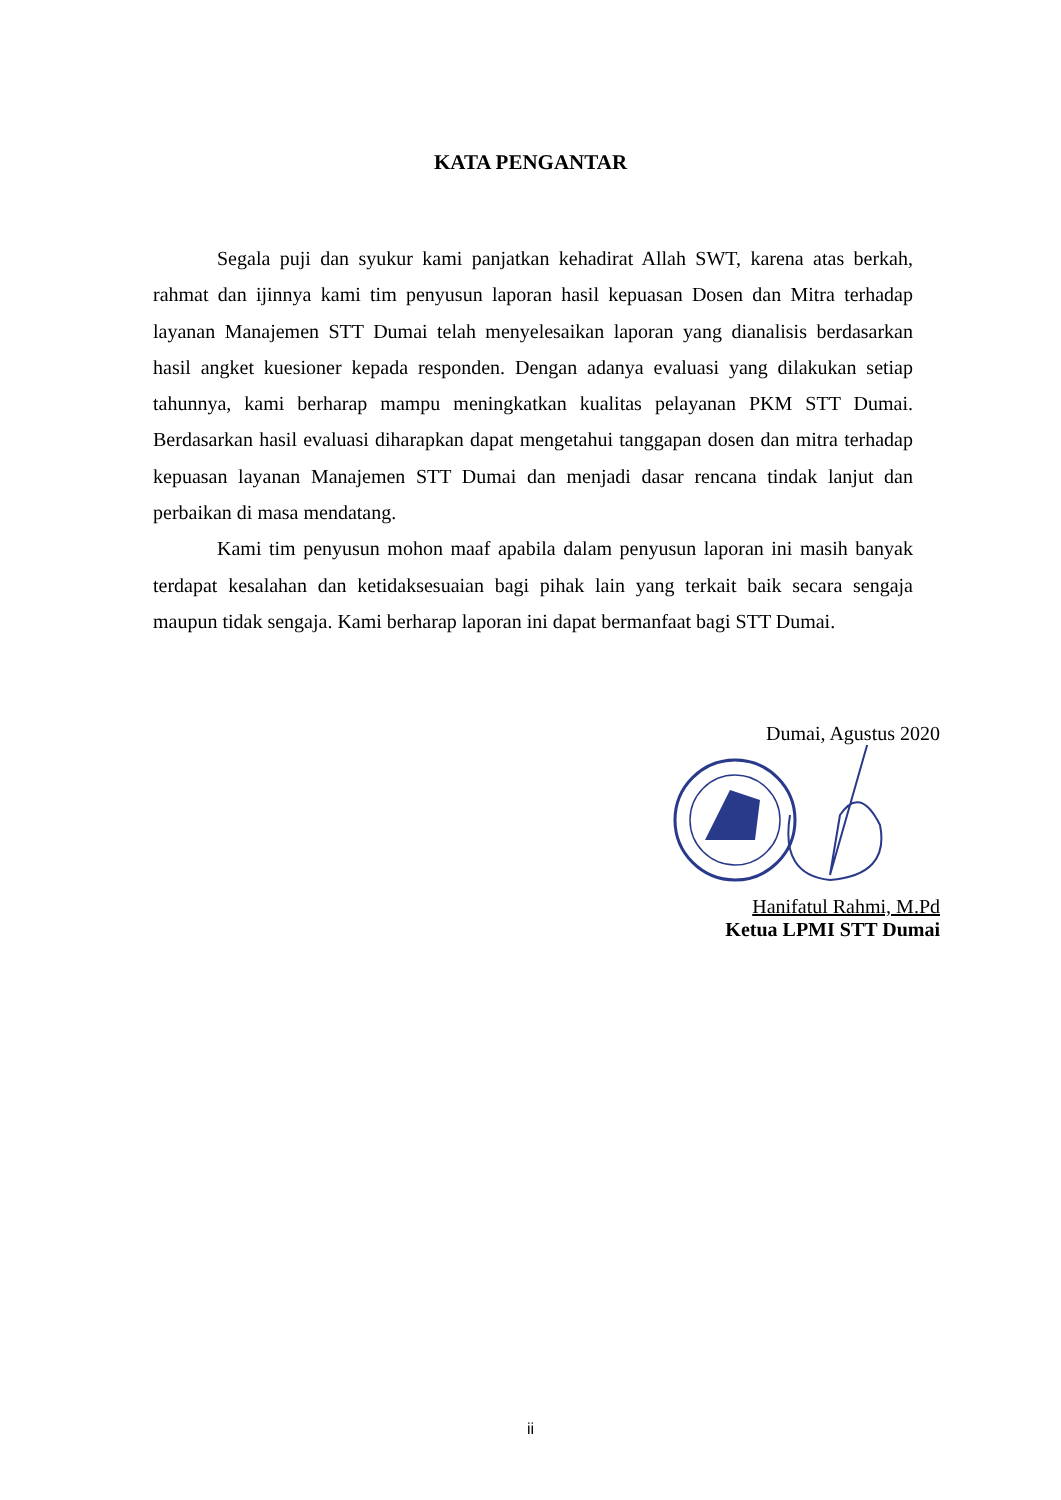KATA PENGANTAR
Segala puji dan syukur kami panjatkan kehadirat Allah SWT, karena atas berkah, rahmat dan ijinnya kami tim penyusun laporan hasil kepuasan Dosen dan Mitra terhadap layanan Manajemen STT Dumai telah menyelesaikan laporan yang dianalisis berdasarkan hasil angket kuesioner kepada responden. Dengan adanya evaluasi yang dilakukan setiap tahunnya, kami berharap mampu meningkatkan kualitas pelayanan PKM STT Dumai. Berdasarkan hasil evaluasi diharapkan dapat mengetahui tanggapan dosen dan mitra terhadap kepuasan layanan Manajemen STT Dumai dan menjadi dasar rencana tindak lanjut dan perbaikan di masa mendatang.
Kami tim penyusun mohon maaf apabila dalam penyusun laporan ini masih banyak terdapat kesalahan dan ketidaksesuaian bagi pihak lain yang terkait baik secara sengaja maupun tidak sengaja. Kami berharap laporan ini dapat bermanfaat bagi STT Dumai.
Dumai, Agustus 2020
Hanifatul Rahmi, M.Pd
Ketua LPMI STT Dumai
ii